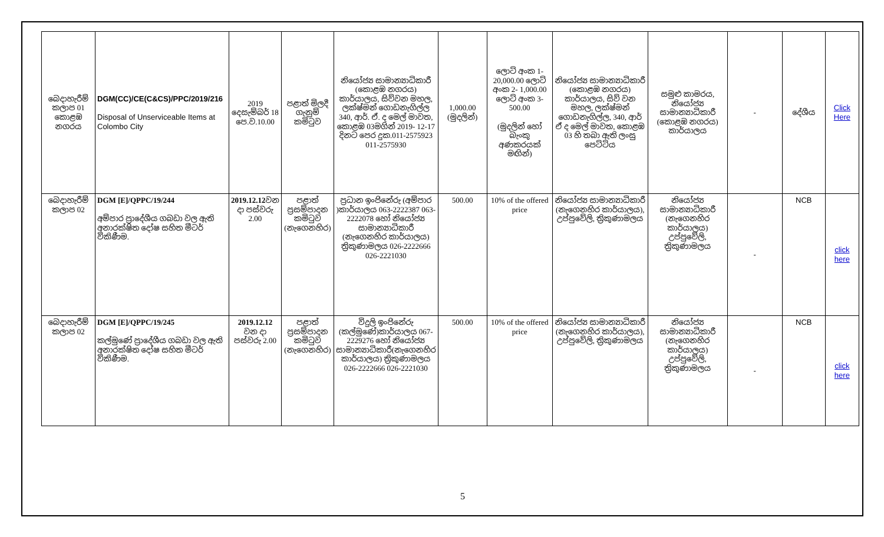| බෙදාහැරීම් කලාප 01 කොළඹ නගරය | DGM(CC)/CE(C&CS)/PPC/2019/216 Disposal of Unserviceable Items at Colombo City | 2019 දෙසැම්බර් 18 පෙ.ව.10.00 | පළාත් මිලදී ගැනුම් කමිටුව | නියෝජ්‍ය සාමාන්‍යාධිකාරී (කොළඹ නගරය) කාර්යාලය, සිව්වන මහල, ලක්ෂ්මන් ගොඩනැගිල්ල 340, ආර්. ඒ. ද මෙල් මාවත, කොළඹ 03මගින් 2019- 12-17 දිනට පෙර දුක.011-2575923 011-2575930 | 1,000.00 (මුදලින්) | ලොට් අංක 1- 20,000.00 ලොට් අංක 2- 1,000.00 ලොට් අංක 3- 500.00 (මුදලින් හෝ බැංකු අණකරයක් මඟින්) | නියෝජ්‍ය සාමාන්‍යාධිකාරී (කොළඹ නගරය) කාර්යාලය, සිව් වන මහල, ලක්ෂ්මන් ගොඩනැගිල්ල, 340, ආර් ඒ ද මෙල් මාවත, කොළඹ 03 හි තබා ඇති ලංසු පෙට්ටිය | සමුළු කාමරය, නියෝජ්‍ය සාමාන්‍යාධිකාරී (කොළඹ නගරය) කාර්යාලය | - | දේශීය | Click Here |
| බෙදාහැරීම් කලාප 02 | DGM [E]/QPPC/19/244 අම්පාර ප්‍රාදේශීය ගබඩා වල ඇති අනාරක්ෂිත දෝෂ සහිත මීටර් විකිණීම. | 2019.12.12 වන දා පස්වරු 2.00 | පළාත් ප්‍රසම්පාදන කමිටුව (නැගෙනහිර) | ප්‍රධාන ඉංජිනේරු (අම්පාර )කාර්යාලය 063-2222387 063-2222078 හෝ නියෝජ්‍ය සාමාන්‍යාධිකාරී (නැගෙනහිර කාර්යාලය) ත්‍රිකුණාමලය 026-2222666 026-2221030 | 500.00 | 10% of the offered price | නියෝජ්‍ය සාමාන්‍යාධිකාරී (නැගෙනහිර කාර්යාලය), උප්පුවේලි, ත්‍රිකුණාමලය | නියෝජ්‍ය සාමාන්‍යාධිකාරී (නැගෙනහිර කාර්යාලය) උප්පුවේලි, ත්‍රිකුණාමලය | - | NCB | click here |
| බෙදාහැරීම් කලාප 02 | DGM [E]/QPPC/19/245 කල්මුණේ ප්‍රාදේශීය ගබඩා වල ඇති අනාරක්ෂිත දෝෂ සහිත මීටර් විකිණීම. | 2019.12.12 වන දා පස්වරු 2.00 | පළාත් ප්‍රසම්පාදන කමිටුව (නැගෙනහිර) | විදුලි ඉංජිනේරු (කල්මුණේ)කාර්යාලය 067-2229276 හෝ නියෝජ්‍ය සාමාන්‍යාධිකාරී(නැගෙනහිර කාර්යාලය) ත්‍රිකුණාමලය 026-2222666 026-2221030 | 500.00 | 10% of the offered price | නියෝජ්‍ය සාමාන්‍යාධිකාරී (නැගෙනහිර කාර්යාලය), උප්පුවේලි, ත්‍රිකුණාමලය | නියෝජ්‍ය සාමාන්‍යාධිකාරී (නැගෙනහිර කාර්යාලය) උප්පුවේලි, ත්‍රිකුණාමලය | - | NCB | click here |
5